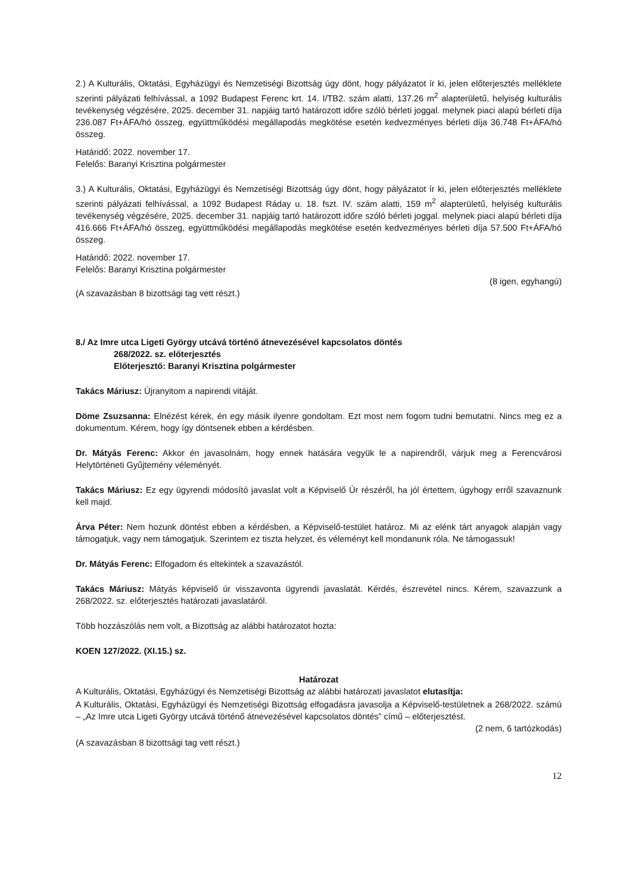2.) A Kulturális, Oktatási, Egyházügyi és Nemzetiségi Bizottság úgy dönt, hogy pályázatot ír ki, jelen előterjesztés melléklete szerinti pályázati felhívással, a 1092 Budapest Ferenc krt. 14. I/TB2. szám alatti, 137.26 m<sup>2</sup> alapterületű, helyiség kulturális tevékenység végzésére, 2025. december 31. napjáig tartó határozott időre szóló bérleti joggal. melynek piaci alapú bérleti díja 236.087 Ft+ÁFA/hó összeg, együttműködési megállapodás megkötése esetén kedvezményes bérleti díja 36.748 Ft+ÁFA/hó összeg.
Határidő: 2022. november 17.
Felelős: Baranyi Krisztina polgármester
3.) A Kulturális, Oktatási, Egyházügyi és Nemzetiségi Bizottság úgy dönt, hogy pályázatot ír ki, jelen előterjesztés melléklete szerinti pályázati felhívással, a 1092 Budapest Ráday u. 18. fszt. IV. szám alatti, 159 m<sup>2</sup> alapterületű, helyiség kulturális tevékenység végzésére, 2025. december 31. napjáig tartó határozott időre szóló bérleti joggal. melynek piaci alapú bérleti díja 416.666 Ft+ÁFA/hó összeg, együttműködési megállapodás megkötése esetén kedvezményes bérleti díja 57.500 Ft+ÁFA/hó összeg.
Határidő: 2022. november 17.
Felelős: Baranyi Krisztina polgármester
(8 igen, egyhangú)
(A szavazásban 8 bizottsági tag vett részt.)
8./ Az Imre utca Ligeti György utcává történő átnevezésével kapcsolatos döntés
268/2022. sz. előterjesztés
Előterjesztő: Baranyi Krisztina polgármester
Takács Máriusz: Újranyitom a napirendi vitáját.
Döme Zsuzsanna: Elnézést kérek, én egy másik ilyenre gondoltam. Ezt most nem fogom tudni bemutatni. Nincs meg ez a dokumentum. Kérem, hogy így döntsenek ebben a kérdésben.
Dr. Mátyás Ferenc: Akkor én javasolnám, hogy ennek hatására vegyük le a napirendről, várjuk meg a Ferencvárosi Helytörténeti Gyűjtemény véleményét.
Takács Máriusz: Ez egy ügyrendi módosító javaslat volt a Képviselő Úr részéről, ha jól értettem, úgyhogy erről szavaznunk kell majd.
Árva Péter: Nem hozunk döntést ebben a kérdésben, a Képviselő-testület határoz. Mi az elénk tárt anyagok alapján vagy támogatjuk, vagy nem támogatjuk. Szerintem ez tiszta helyzet, és véleményt kell mondanunk róla. Ne támogassuk!
Dr. Mátyás Ferenc: Elfogadom és eltekintek a szavazástól.
Takács Máriusz: Mátyás képviselő úr visszavonta ügyrendi javaslatát. Kérdés, észrevétel nincs. Kérem, szavazzunk a 268/2022. sz. előterjesztés határozati javaslatáról.
Több hozzászólás nem volt, a Bizottság az alábbi határozatot hozta:
KOEN 127/2022. (XI.15.) sz.
Határozat
A Kulturális, Oktatási, Egyházügyi és Nemzetiségi Bizottság az alábbi határozati javaslatot elutasítja:
A Kulturális, Oktatási, Egyházügyi és Nemzetiségi Bizottság elfogadásra javasolja a Képviselő-testületnek a 268/2022. számú – „Az Imre utca Ligeti György utcává történő átnevezésével kapcsolatos döntés” című – előterjesztést.
(2 nem, 6 tartózkodás)
(A szavazásban 8 bizottsági tag vett részt.)
12